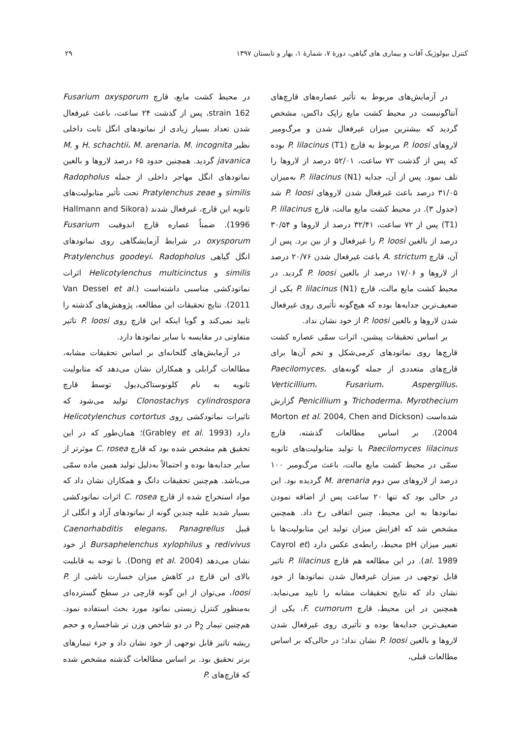کنترل بیولوژیک آفات و بیماری های گیاهی، دورهٔ ۷، شمارهٔ ۱، بهار و تابستان ۱۳۹۷ ۲۹
در آزمایش‌های مربوط به تأثیر عصاره‌های قارچ‌های آنتاگونیست در محیط کشت مایع زاپک داکس، مشخص گردید که بیشترین میزان غیرفعال شدن و مرگ‌ومیر لاروهای P. loosi مربوط به قارچ P. lilacinus (T1) بوده که پس از گذشت ۷۲ ساعت، ۵۲/۰۱ درصد از لاروها را تلف نمود. پس از آن، جدایه P. lilacinus (N1) به‌میزان ۳۱/۰۵ درصد باعث غیرفعال شدن لاروهای P. loosi شد (جدول ۳). در محیط کشت مایع مالت، قارچ P. lilacinus (T1) پس از ۷۲ ساعت، ۳۲/۴۱ درصد از لاروها و ۳۰/۵۴ درصد از بالغین P. loosi را غیرفعال و از بین برد. پس از آن، قارچ A. strictum باعث غیرفعال شدن ۲۰/۷۶ درصد از لاروها و ۱۷/۰۶ درصد از بالغین P. loosi گردید. در محیط کشت مایع مالت، قارچ P. lilacinus (N1) یکی از ضعیف‌ترین جدایه‌ها بوده که هیچ‌گونه تأثیری روی غیرفعال شدن لاروها و بالغین P. loosi از خود نشان نداد.
بر اساس تحقیقات پیشین، اثرات سمّی عصاره کشت قارچ‌ها روی نماتودهای کرمی‌شکل و تخم آن‌ها برای قارچ‌های متعددی از جمله گونه‌های Paecilomyces، Verticillium، Fusarium، Aspergillus، Trichoderma، Myrothecium و Penicillium گزارش شده‌است (Morton et al. 2004, Chen and Dickson 2004). بر اساس مطالعات گذشته، قارچ Paecilomyces lilacinus با تولید متابولیت‌های ثانویه سمّی در محیط کشت مایع مالت، باعث مرگ‌ومیر ۱۰۰ درصد از لاروهای سن دوم M. arenaria گردیده بود. این در حالی بود که تنها ۲۰ ساعت پس از اضافه نمودن نماتودها به این محیط، چنین اتفاقی رخ داد. همچنین مشخص شد که افزایش میزان تولید این متابولیت‌ها با تغییر میزان pH محیط، رابطه‌ی عکس دارد (Cayrol et al. 1989). در این مطالعه هم قارچ P. lilacinus تاثیر قابل توجهی در میزان غیرفعال شدن نماتودها از خود نشان داد که نتایج تحقیقات مشابه را تایید می‌نماید. همچنین در این محیط، قارچ F. cumorum، یکی از ضعیف‌ترین جدایه‌ها بوده و تأثیری روی غیرفعال شدن لاروها و بالغین P. loosi نشان نداد؛ در حالی‌که بر اساس مطالعات قبلی،
در محیط کشت مایع، قارچ Fusarium oxysporum strain 162، پس از گذشت ۲۴ ساعت، باعث غیرفعال شدن تعداد بسیار زیادی از نماتودهای انگل ثابت داخلی نظیر H. schachtii، M. arenaria، M. incognita و M. javanica گردید. همچنین حدود ۶۵ درصد لاروها و بالغین نماتودهای انگل مهاجر داخلی از جمله Radopholus similis و Pratylenchus zeae تحت تأثیر متابولیت‌های ثانویه این قارچ، غیرفعال شدند (Hallmann and Sikora 1996). ضمناً عصاره قارچ اندوفیت Fusarium oxysporum در شرایط آزمایشگاهی روی نماتودهای انگل گیاهی Pratylenchus goodeyi، Radopholus similis و Helicotylenchus multicinctus اثرات نماتودکشی مناسبی داشته‌است (Van Dessel et al. 2011). نتایج تحقیقات این مطالعه، پژوهش‌های گذشته را تایید نمی‌کند و گویا اینکه این قارچ روی P. loosi تاثیر متفاوتی در مقایسه با سایر نماتودها دارد.
در آزمایش‌های گلخانه‌ای بر اساس تحقیقات مشابه، مطالعات گرابلی و همکاران نشان می‌دهد که متابولیت ثانویه به نام کلونوستاکی‌دیول توسط قارچ Clonostachys cylindrospora تولید می‌شود که تاثیرات نماتودکشی روی Helicotylenchus cortortus دارد (Grabley et al. 1993)؛ همان‌طور که در این تحقیق هم مشخص شده بود که قارچ C. rosea موثرتر از سایر جدایه‌ها بوده و احتمالاً به‌دلیل تولید همین ماده سمّی می‌باشد. هم‌چنین تحقیقات دانگ و همکاران نشان داد که مواد استخراج شده از قارچ C. rosea اثرات نماتودکشی بسیار شدید علیه چندین گونه از نماتودهای آزاد و انگلی از قبیل Caenorhabditis elegans، Panagrellus redivivus و Bursaphelenchus xylophilus از خود نشان می‌دهد (Dong et al. 2004). با توجه به قابلیت بالای این قارچ در کاهش میزان خسارت ناشی از P. loosi، می‌توان از این گونه قارچی در سطح گسترده‌ای به‌منظور کنترل زیستی نماتود مورد بحث استفاده نمود. هم‌چنین تیمار P<sub>2</sub> در دو شاخص وزن تر شاخساره و حجم ریشه تاثیر قابل توجهی از خود نشان داد و جزء تیمارهای برتر تحقیق بود. بر اساس مطالعات گذشته مشخص شده که قارچ‌های P.